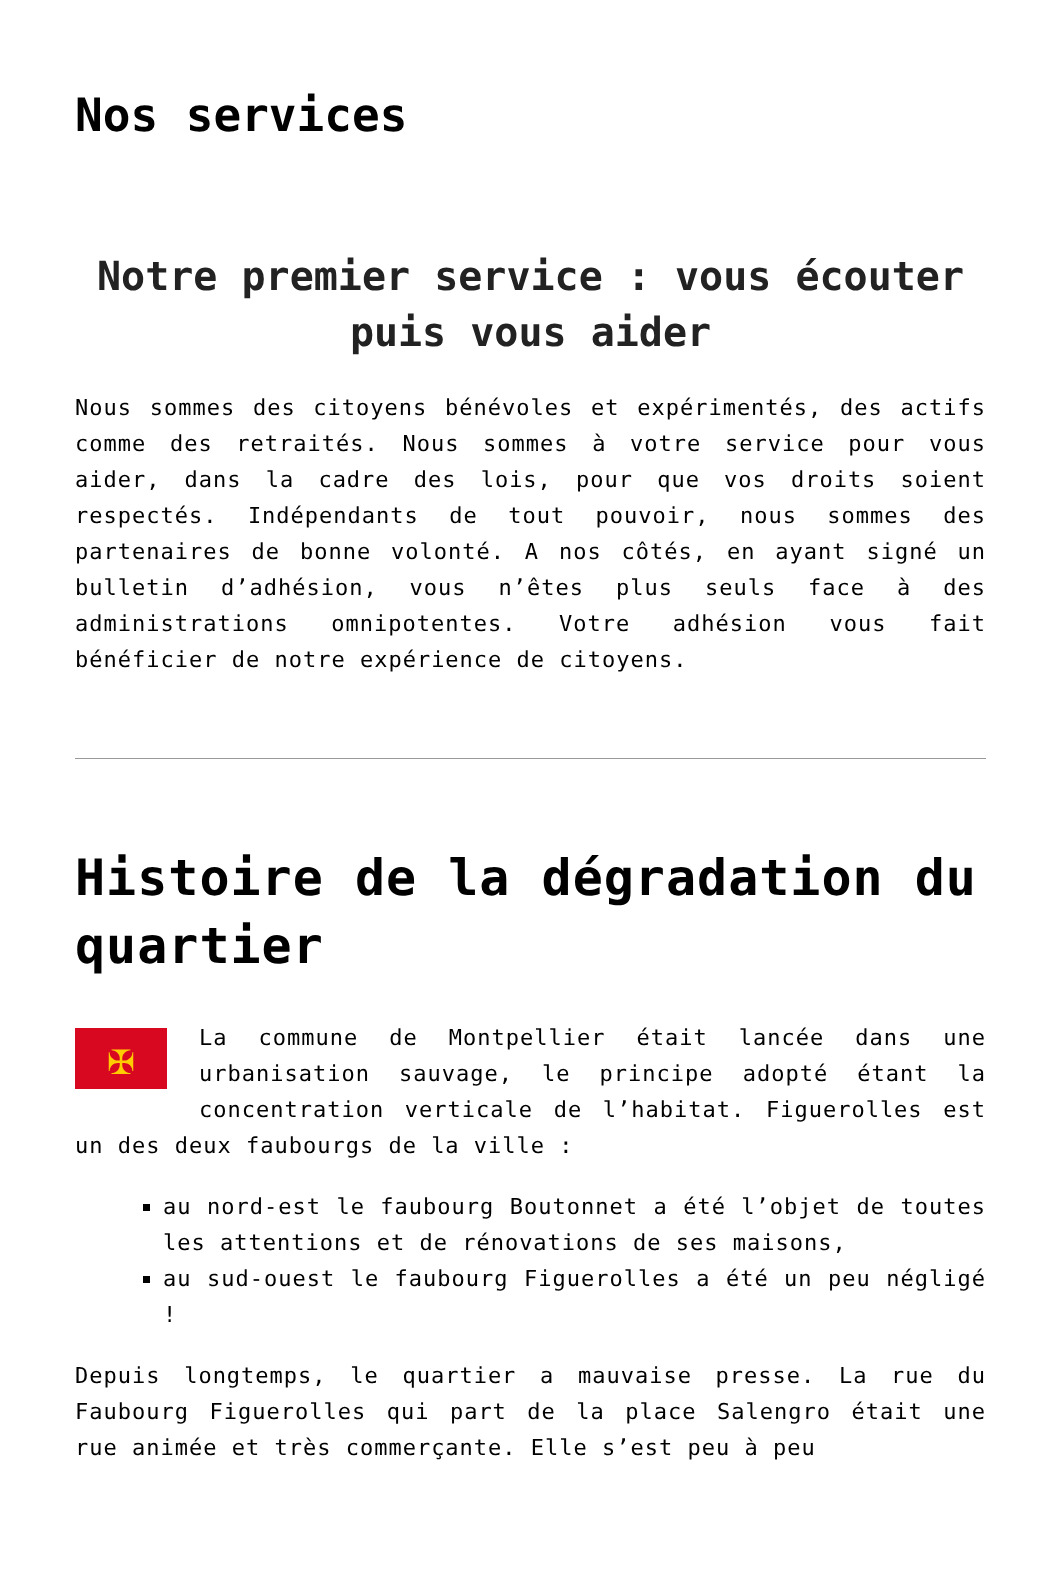Nos services
Notre premier service : vous écouter puis vous aider
Nous sommes des citoyens bénévoles et expérimentés, des actifs comme des retraités. Nous sommes à votre service pour vous aider, dans la cadre des lois, pour que vos droits soient respectés. Indépendants de tout pouvoir, nous sommes des partenaires de bonne volonté. A nos côtés, en ayant signé un bulletin d’adhésion, vous n’êtes plus seuls face à des administrations omnipotentes. Votre adhésion vous fait bénéficier de notre expérience de citoyens.
Histoire de la dégradation du quartier
✠
La commune de Montpellier était lancée dans une urbanisation sauvage, le principe adopté étant la concentration verticale de l’habitat. Figuerolles est un des deux faubourgs de la ville :
au nord-est le faubourg Boutonnet a été l’objet de toutes les attentions et de rénovations de ses maisons,
au sud-ouest le faubourg Figuerolles a été un peu négligé !
Depuis longtemps, le quartier a mauvaise presse. La rue du Faubourg Figuerolles qui part de la place Salengro était une rue animée et très commerçante. Elle s’est peu à peu